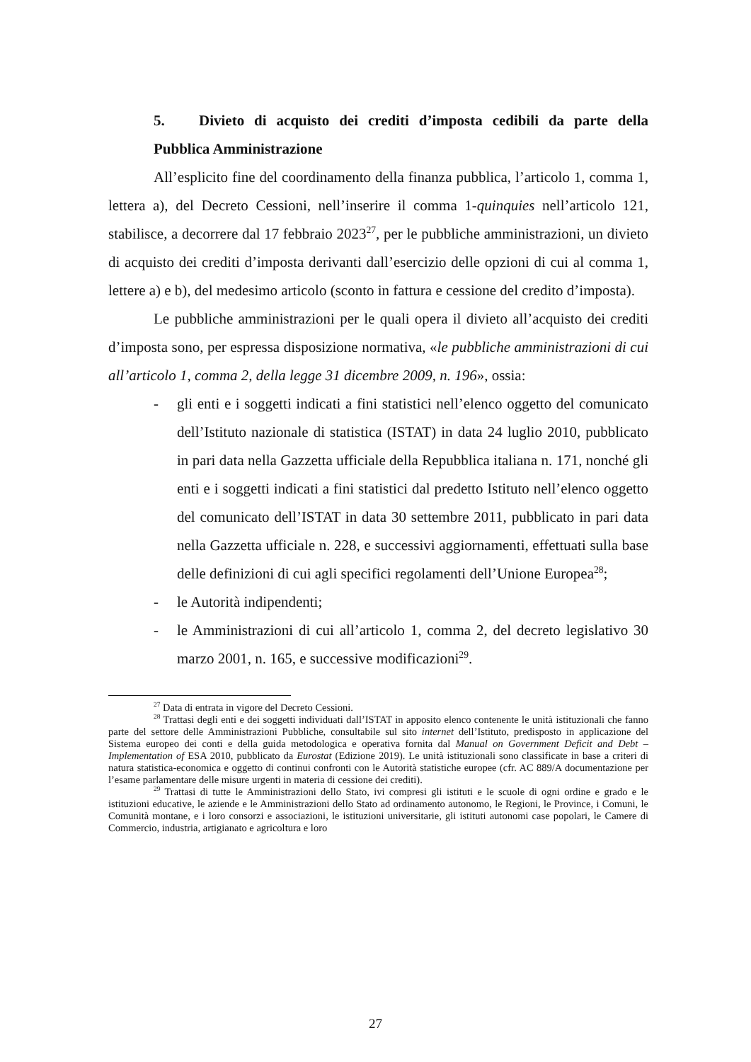5. Divieto di acquisto dei crediti d’imposta cedibili da parte della Pubblica Amministrazione
All’esplicito fine del coordinamento della finanza pubblica, l’articolo 1, comma 1, lettera a), del Decreto Cessioni, nell’inserire il comma 1-quinquies nell’articolo 121, stabilisce, a decorrere dal 17 febbraio 2023<sup>27</sup>, per le pubbliche amministrazioni, un divieto di acquisto dei crediti d’imposta derivanti dall’esercizio delle opzioni di cui al comma 1, lettere a) e b), del medesimo articolo (sconto in fattura e cessione del credito d’imposta).
Le pubbliche amministrazioni per le quali opera il divieto all’acquisto dei crediti d’imposta sono, per espressa disposizione normativa, «le pubbliche amministrazioni di cui all’articolo 1, comma 2, della legge 31 dicembre 2009, n. 196», ossia:
- gli enti e i soggetti indicati a fini statistici nell’elenco oggetto del comunicato dell’Istituto nazionale di statistica (ISTAT) in data 24 luglio 2010, pubblicato in pari data nella Gazzetta ufficiale della Repubblica italiana n. 171, nonché gli enti e i soggetti indicati a fini statistici dal predetto Istituto nell’elenco oggetto del comunicato dell’ISTAT in data 30 settembre 2011, pubblicato in pari data nella Gazzetta ufficiale n. 228, e successivi aggiornamenti, effettuati sulla base delle definizioni di cui agli specifici regolamenti dell’Unione Europea<sup>28</sup>;
- le Autorità indipendenti;
- le Amministrazioni di cui all’articolo 1, comma 2, del decreto legislativo 30 marzo 2001, n. 165, e successive modificazioni<sup>29</sup>.
<sup>27</sup> Data di entrata in vigore del Decreto Cessioni.
<sup>28</sup> Trattasi degli enti e dei soggetti individuati dall’ISTAT in apposito elenco contenente le unità istituzionali che fanno parte del settore delle Amministrazioni Pubbliche, consultabile sul sito internet dell’Istituto, predisposto in applicazione del Sistema europeo dei conti e della guida metodologica e operativa fornita dal Manual on Government Deficit and Debt – Implementation of ESA 2010, pubblicato da Eurostat (Edizione 2019). Le unità istituzionali sono classificate in base a criteri di natura statistica-economica e oggetto di continui confronti con le Autorità statistiche europee (cfr. AC 889/A documentazione per l’esame parlamentare delle misure urgenti in materia di cessione dei crediti).
<sup>29</sup> Trattasi di tutte le Amministrazioni dello Stato, ivi compresi gli istituti e le scuole di ogni ordine e grado e le istituzioni educative, le aziende e le Amministrazioni dello Stato ad ordinamento autonomo, le Regioni, le Province, i Comuni, le Comunità montane, e i loro consorzi e associazioni, le istituzioni universitarie, gli istituti autonomi case popolari, le Camere di Commercio, industria, artigianato e agricoltura e loro
27